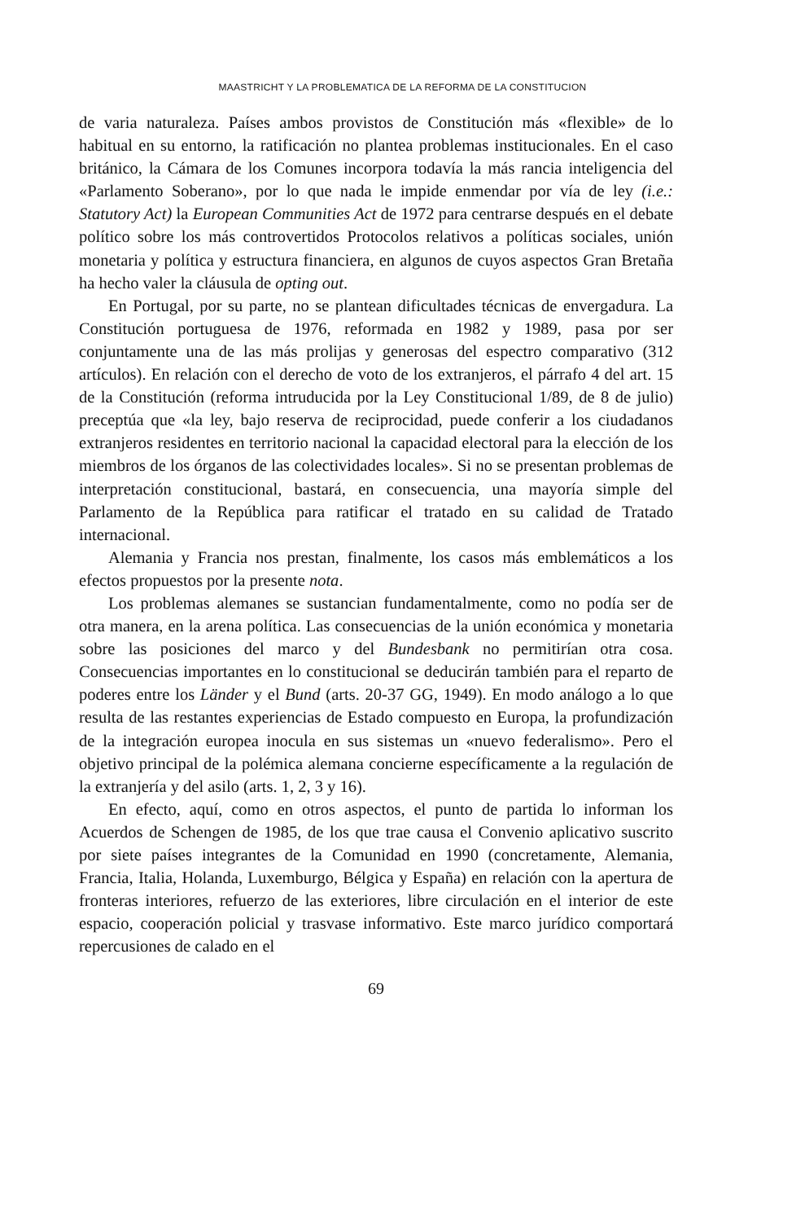MAASTRICHT Y LA PROBLEMATICA DE LA REFORMA DE LA CONSTITUCION
de varia naturaleza. Países ambos provistos de Constitución más «flexible» de lo habitual en su entorno, la ratificación no plantea problemas institucionales. En el caso británico, la Cámara de los Comunes incorpora todavía la más rancia inteligencia del «Parlamento Soberano», por lo que nada le impide enmendar por vía de ley (i.e.: Statutory Act) la European Communities Act de 1972 para centrarse después en el debate político sobre los más controvertidos Protocolos relativos a políticas sociales, unión monetaria y política y estructura financiera, en algunos de cuyos aspectos Gran Bretaña ha hecho valer la cláusula de opting out.
En Portugal, por su parte, no se plantean dificultades técnicas de envergadura. La Constitución portuguesa de 1976, reformada en 1982 y 1989, pasa por ser conjuntamente una de las más prolijas y generosas del espectro comparativo (312 artículos). En relación con el derecho de voto de los extranjeros, el párrafo 4 del art. 15 de la Constitución (reforma intruducida por la Ley Constitucional 1/89, de 8 de julio) preceptúa que «la ley, bajo reserva de reciprocidad, puede conferir a los ciudadanos extranjeros residentes en territorio nacional la capacidad electoral para la elección de los miembros de los órganos de las colectividades locales». Si no se presentan problemas de interpretación constitucional, bastará, en consecuencia, una mayoría simple del Parlamento de la República para ratificar el tratado en su calidad de Tratado internacional.
Alemania y Francia nos prestan, finalmente, los casos más emblemáticos a los efectos propuestos por la presente nota.
Los problemas alemanes se sustancian fundamentalmente, como no podía ser de otra manera, en la arena política. Las consecuencias de la unión económica y monetaria sobre las posiciones del marco y del Bundesbank no permitirían otra cosa. Consecuencias importantes en lo constitucional se deducirán también para el reparto de poderes entre los Länder y el Bund (arts. 20-37 GG, 1949). En modo análogo a lo que resulta de las restantes experiencias de Estado compuesto en Europa, la profundización de la integración europea inocula en sus sistemas un «nuevo federalismo». Pero el objetivo principal de la polémica alemana concierne específicamente a la regulación de la extranjería y del asilo (arts. 1, 2, 3 y 16).
En efecto, aquí, como en otros aspectos, el punto de partida lo informan los Acuerdos de Schengen de 1985, de los que trae causa el Convenio aplicativo suscrito por siete países integrantes de la Comunidad en 1990 (concretamente, Alemania, Francia, Italia, Holanda, Luxemburgo, Bélgica y España) en relación con la apertura de fronteras interiores, refuerzo de las exteriores, libre circulación en el interior de este espacio, cooperación policial y trasvase informativo. Este marco jurídico comportará repercusiones de calado en el
69